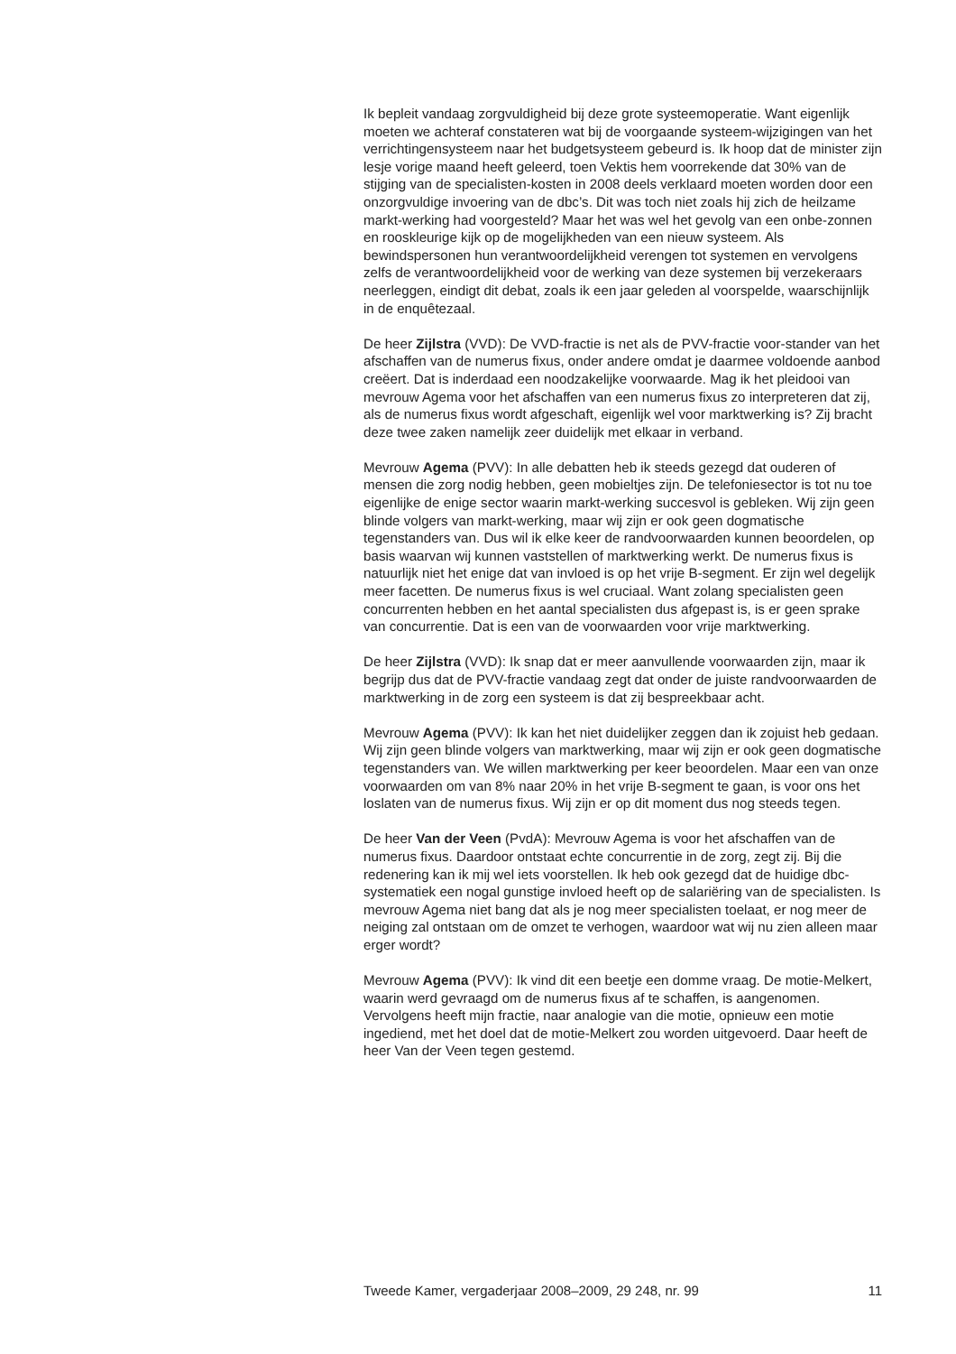Ik bepleit vandaag zorgvuldigheid bij deze grote systeemoperatie. Want eigenlijk moeten we achteraf constateren wat bij de voorgaande systeem-wijzigingen van het verrichtingensysteem naar het budgetsysteem gebeurd is. Ik hoop dat de minister zijn lesje vorige maand heeft geleerd, toen Vektis hem voorrekende dat 30% van de stijging van de specialisten-kosten in 2008 deels verklaard moeten worden door een onzorgvuldige invoering van de dbc’s. Dit was toch niet zoals hij zich de heilzame markt-werking had voorgesteld? Maar het was wel het gevolg van een onbe-zonnen en rooskleurige kijk op de mogelijkheden van een nieuw systeem. Als bewindspersonen hun verantwoordelijkheid verengen tot systemen en vervolgens zelfs de verantwoordelijkheid voor de werking van deze systemen bij verzekeraars neerleggen, eindigt dit debat, zoals ik een jaar geleden al voorspelde, waarschijnlijk in de enquêtezaal.
De heer Zijlstra (VVD): De VVD-fractie is net als de PVV-fractie voor-stander van het afschaffen van de numerus fixus, onder andere omdat je daarmee voldoende aanbod creëert. Dat is inderdaad een noodzakelijke voorwaarde. Mag ik het pleidooi van mevrouw Agema voor het afschaffen van een numerus fixus zo interpreteren dat zij, als de numerus fixus wordt afgeschaft, eigenlijk wel voor marktwerking is? Zij bracht deze twee zaken namelijk zeer duidelijk met elkaar in verband.
Mevrouw Agema (PVV): In alle debatten heb ik steeds gezegd dat ouderen of mensen die zorg nodig hebben, geen mobieltjes zijn. De telefoniesector is tot nu toe eigenlijke de enige sector waarin markt-werking succesvol is gebleken. Wij zijn geen blinde volgers van markt-werking, maar wij zijn er ook geen dogmatische tegenstanders van. Dus wil ik elke keer de randvoorwaarden kunnen beoordelen, op basis waarvan wij kunnen vaststellen of marktwerking werkt. De numerus fixus is natuurlijk niet het enige dat van invloed is op het vrije B-segment. Er zijn wel degelijk meer facetten. De numerus fixus is wel cruciaal. Want zolang specialisten geen concurrenten hebben en het aantal specialisten dus afgepast is, is er geen sprake van concurrentie. Dat is een van de voorwaarden voor vrije marktwerking.
De heer Zijlstra (VVD): Ik snap dat er meer aanvullende voorwaarden zijn, maar ik begrijp dus dat de PVV-fractie vandaag zegt dat onder de juiste randvoorwaarden de marktwerking in de zorg een systeem is dat zij bespreekbaar acht.
Mevrouw Agema (PVV): Ik kan het niet duidelijker zeggen dan ik zojuist heb gedaan. Wij zijn geen blinde volgers van marktwerking, maar wij zijn er ook geen dogmatische tegenstanders van. We willen marktwerking per keer beoordelen. Maar een van onze voorwaarden om van 8% naar 20% in het vrije B-segment te gaan, is voor ons het loslaten van de numerus fixus. Wij zijn er op dit moment dus nog steeds tegen.
De heer Van der Veen (PvdA): Mevrouw Agema is voor het afschaffen van de numerus fixus. Daardoor ontstaat echte concurrentie in de zorg, zegt zij. Bij die redenering kan ik mij wel iets voorstellen. Ik heb ook gezegd dat de huidige dbc-systematiek een nogal gunstige invloed heeft op de salariëring van de specialisten. Is mevrouw Agema niet bang dat als je nog meer specialisten toelaat, er nog meer de neiging zal ontstaan om de omzet te verhogen, waardoor wat wij nu zien alleen maar erger wordt?
Mevrouw Agema (PVV): Ik vind dit een beetje een domme vraag. De motie-Melkert, waarin werd gevraagd om de numerus fixus af te schaffen, is aangenomen. Vervolgens heeft mijn fractie, naar analogie van die motie, opnieuw een motie ingediend, met het doel dat de motie-Melkert zou worden uitgevoerd. Daar heeft de heer Van der Veen tegen gestemd.
Tweede Kamer, vergaderjaar 2008–2009, 29 248, nr. 99 11